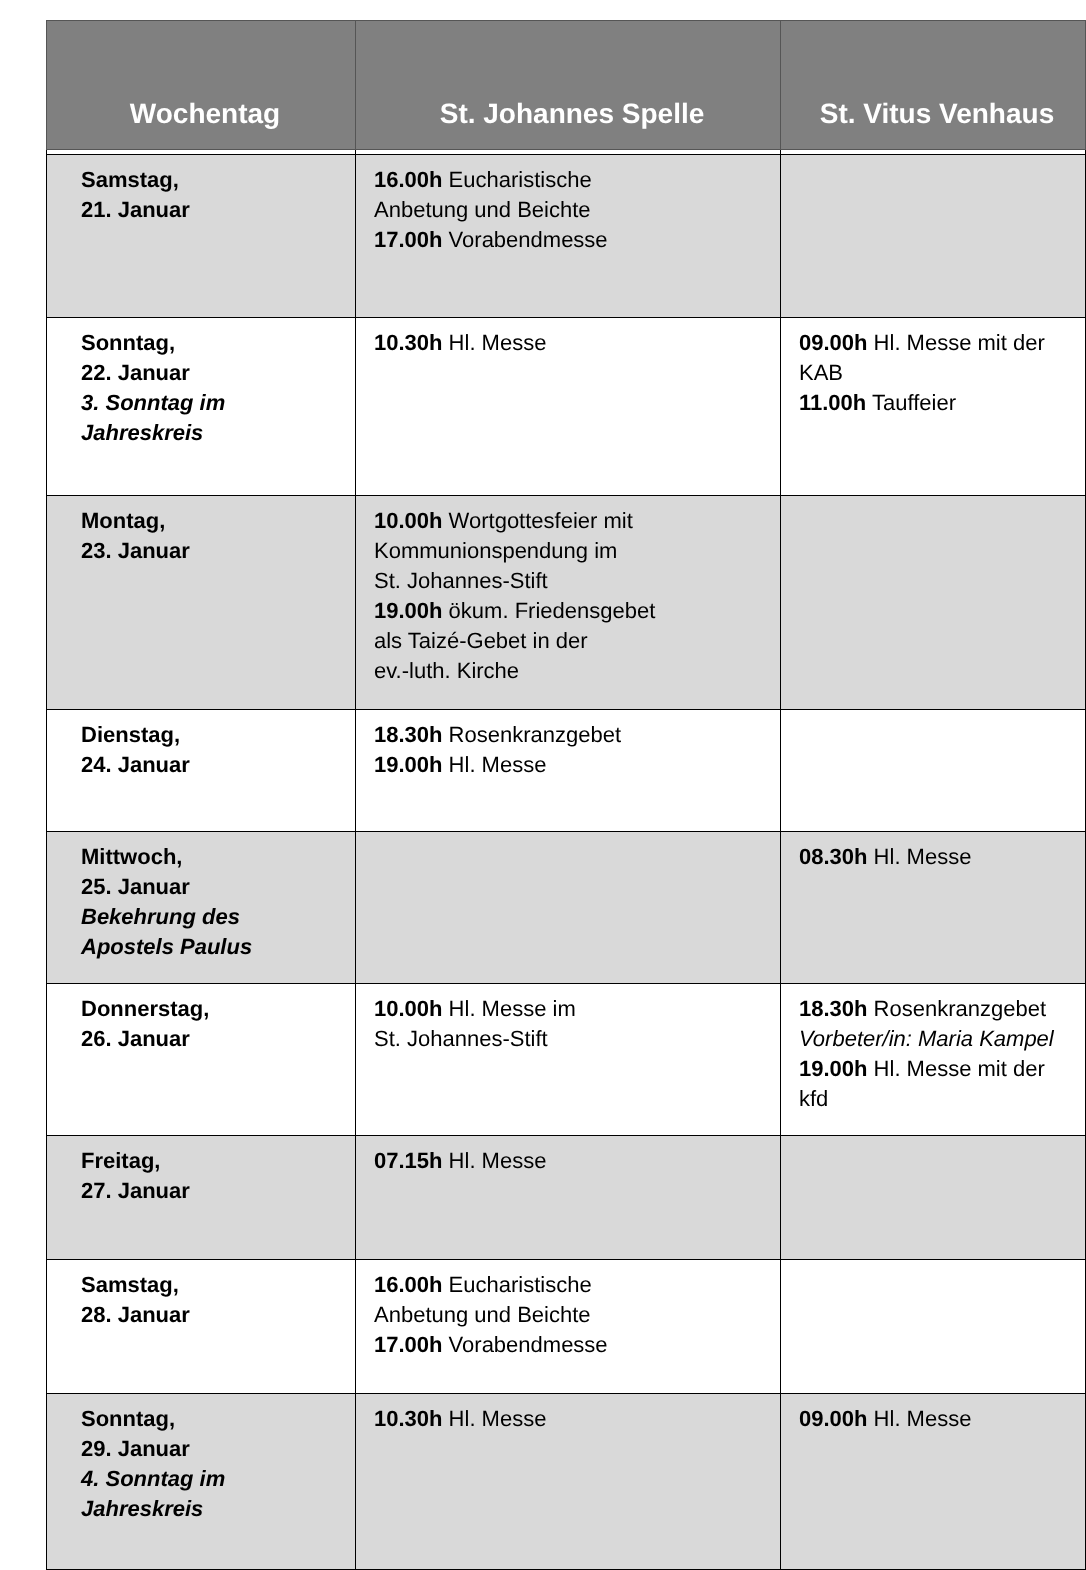| Wochentag | St. Johannes Spelle | St. Vitus Venhaus |
| --- | --- | --- |
| Samstag, 21. Januar | 16.00h Eucharistische Anbetung und Beichte 17.00h Vorabendmesse | |
| Sonntag, 22. Januar 3. Sonntag im Jahreskreis | 10.30h Hl. Messe | 09.00h Hl. Messe mit der KAB 11.00h Tauffeier |
| Montag, 23. Januar | 10.00h Wortgottesfeier mit Kommunionspendung im St. Johannes-Stift 19.00h ökum. Friedensgebet als Taizé-Gebet in der ev.-luth. Kirche | |
| Dienstag, 24. Januar | 18.30h Rosenkranzgebet 19.00h Hl. Messe | |
| Mittwoch, 25. Januar Bekehrung des Apostels Paulus | | 08.30h Hl. Messe |
| Donnerstag, 26. Januar | 10.00h Hl. Messe im St. Johannes-Stift | 18.30h Rosenkranzgebet Vorbeter/in: Maria Kampel 19.00h Hl. Messe mit der kfd |
| Freitag, 27. Januar | 07.15h Hl. Messe | |
| Samstag, 28. Januar | 16.00h Eucharistische Anbetung und Beichte 17.00h Vorabendmesse | |
| Sonntag, 29. Januar 4. Sonntag im Jahreskreis | 10.30h Hl. Messe | 09.00h Hl. Messe |